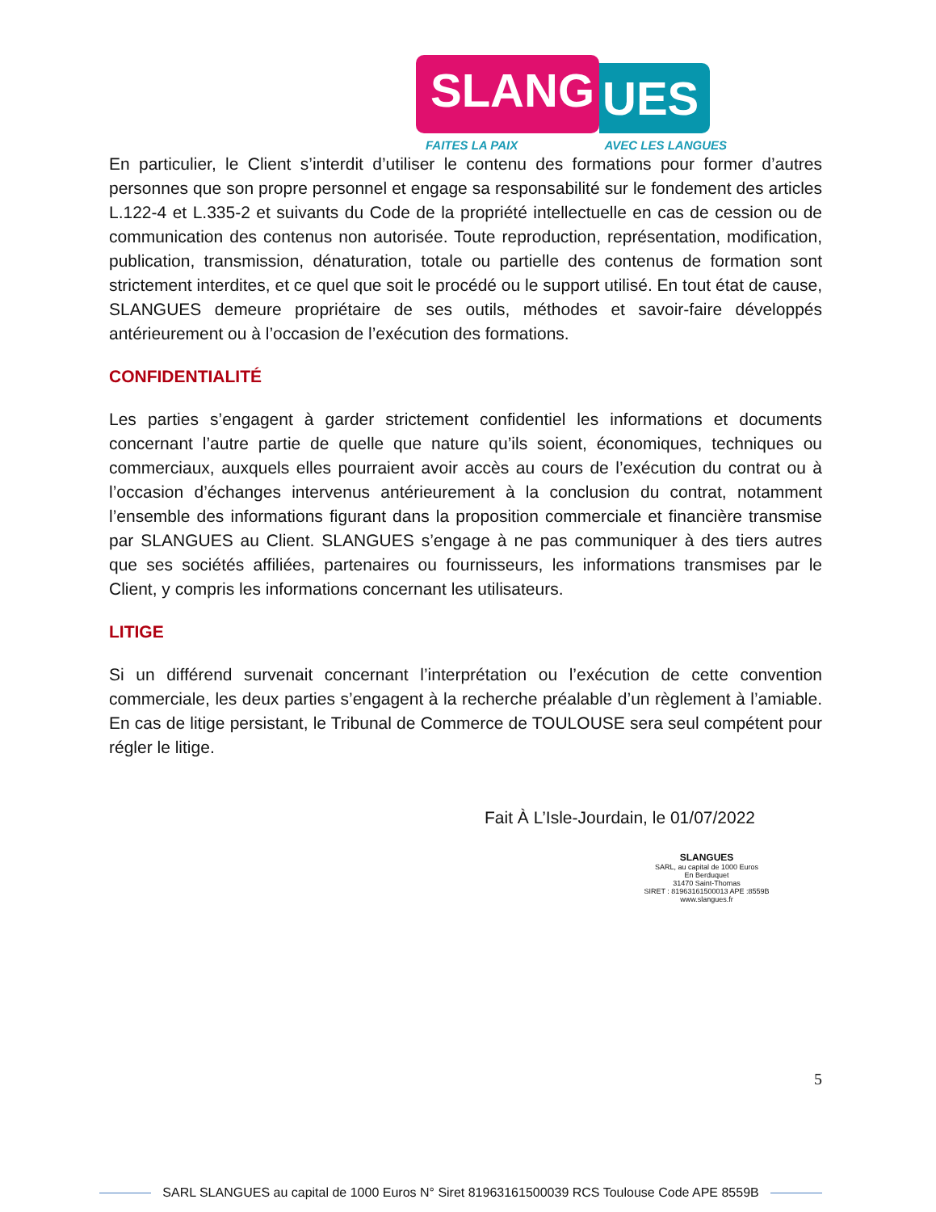SLANG
UES
FAITES LA PAIX AVEC LES LANGUES
En particulier, le Client s’interdit d’utiliser le contenu des formations pour former d’autres personnes que son propre personnel et engage sa responsabilité sur le fondement des articles L.122-4 et L.335-2 et suivants du Code de la propriété intellectuelle en cas de cession ou de communication des contenus non autorisée. Toute reproduction, représentation, modification, publication, transmission, dénaturation, totale ou partielle des contenus de formation sont strictement interdites, et ce quel que soit le procédé ou le support utilisé. En tout état de cause, SLANGUES demeure propriétaire de ses outils, méthodes et savoir-faire développés antérieurement ou à l’occasion de l’exécution des formations.
CONFIDENTIALITÉ
Les parties s’engagent à garder strictement confidentiel les informations et documents concernant l’autre partie de quelle que nature qu’ils soient, économiques, techniques ou commerciaux, auxquels elles pourraient avoir accès au cours de l’exécution du contrat ou à l’occasion d’échanges intervenus antérieurement à la conclusion du contrat, notamment l’ensemble des informations figurant dans la proposition commerciale et financière transmise par SLANGUES au Client. SLANGUES s’engage à ne pas communiquer à des tiers autres que ses sociétés affiliées, partenaires ou fournisseurs, les informations transmises par le Client, y compris les informations concernant les utilisateurs.
LITIGE
Si un différend survenait concernant l’interprétation ou l’exécution de cette convention commerciale, les deux parties s’engagent à la recherche préalable d’un règlement à l’amiable. En cas de litige persistant, le Tribunal de Commerce de TOULOUSE sera seul compétent pour régler le litige.
Fait À L’Isle-Jourdain, le 01/07/2022
SLANGUES
SARL, au capital de 1000 Euros
En Berduquet
31470 Saint-Thomas
SIRET : 81963161500013 APE :8559B
www.slangues.fr
5
SARL SLANGUES au capital de 1000 Euros N° Siret 81963161500039 RCS Toulouse Code APE 8559B